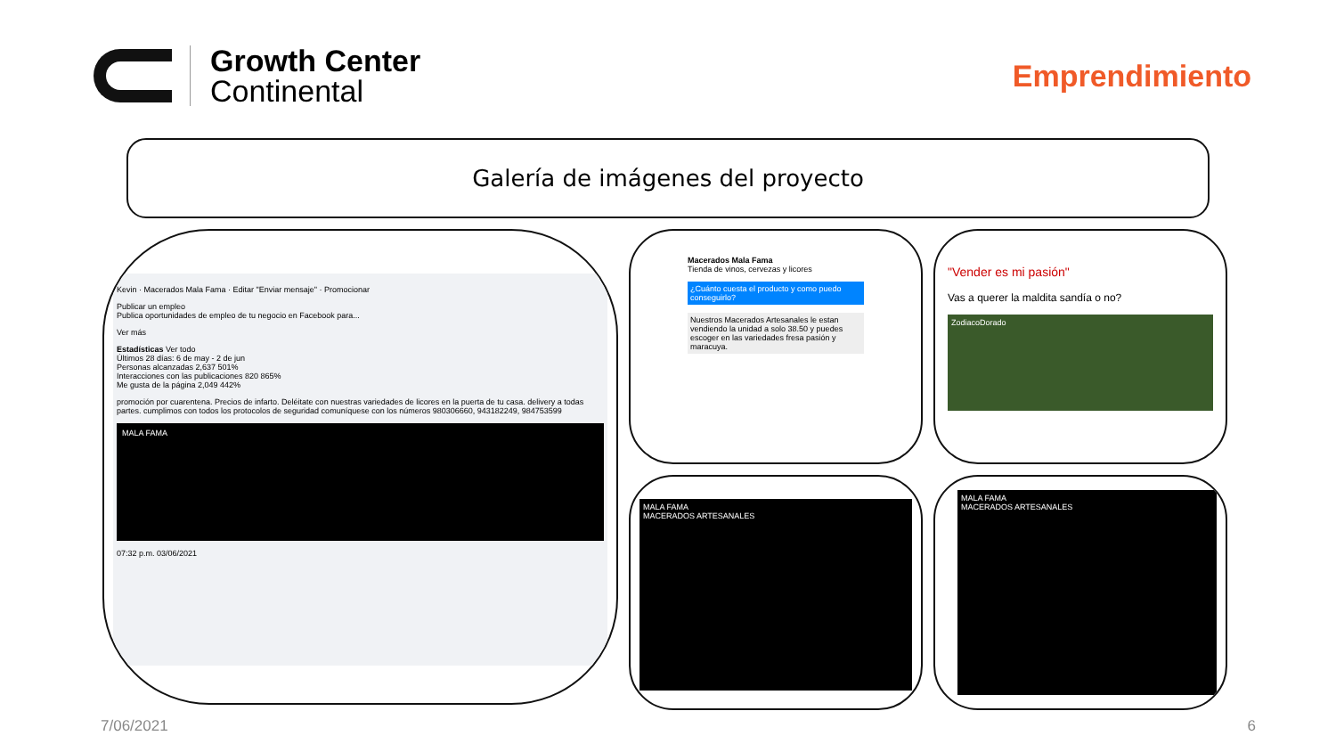Growth Center
Continental
Emprendimiento
Galería de imágenes del proyecto
Kevin · Macerados Mala Fama · Editar "Enviar mensaje" · Promocionar
Publicar un empleo
Publica oportunidades de empleo de tu negocio en Facebook para...
Ver más
Estadísticas Ver todo
Últimos 28 días: 6 de may - 2 de jun
Personas alcanzadas 2,637 501%
Interacciones con las publicaciones 820 865%
Me gusta de la página 2,049 442%
promoción por cuarentena. Precios de infarto. Deléitate con nuestras variedades de licores en la puerta de tu casa. delivery a todas partes. cumplimos con todos los protocolos de seguridad comuníquese con los números 980306660, 943182249, 984753599
MALA FAMA
07:32 p.m. 03/06/2021
Macerados Mala Fama
Tienda de vinos, cervezas y licores
¿Cuánto cuesta el producto y como puedo conseguirlo?
Nuestros Macerados Artesanales le estan vendiendo la unidad a solo 38.50 y puedes escoger en las variedades fresa pasión y maracuya.
"Vender es mi pasión"
Vas a querer la maldita sandía o no?
ZodiacoDorado
MALA FAMA
MACERADOS ARTESANALES
MALA FAMA
MACERADOS ARTESANALES
7/06/2021 6